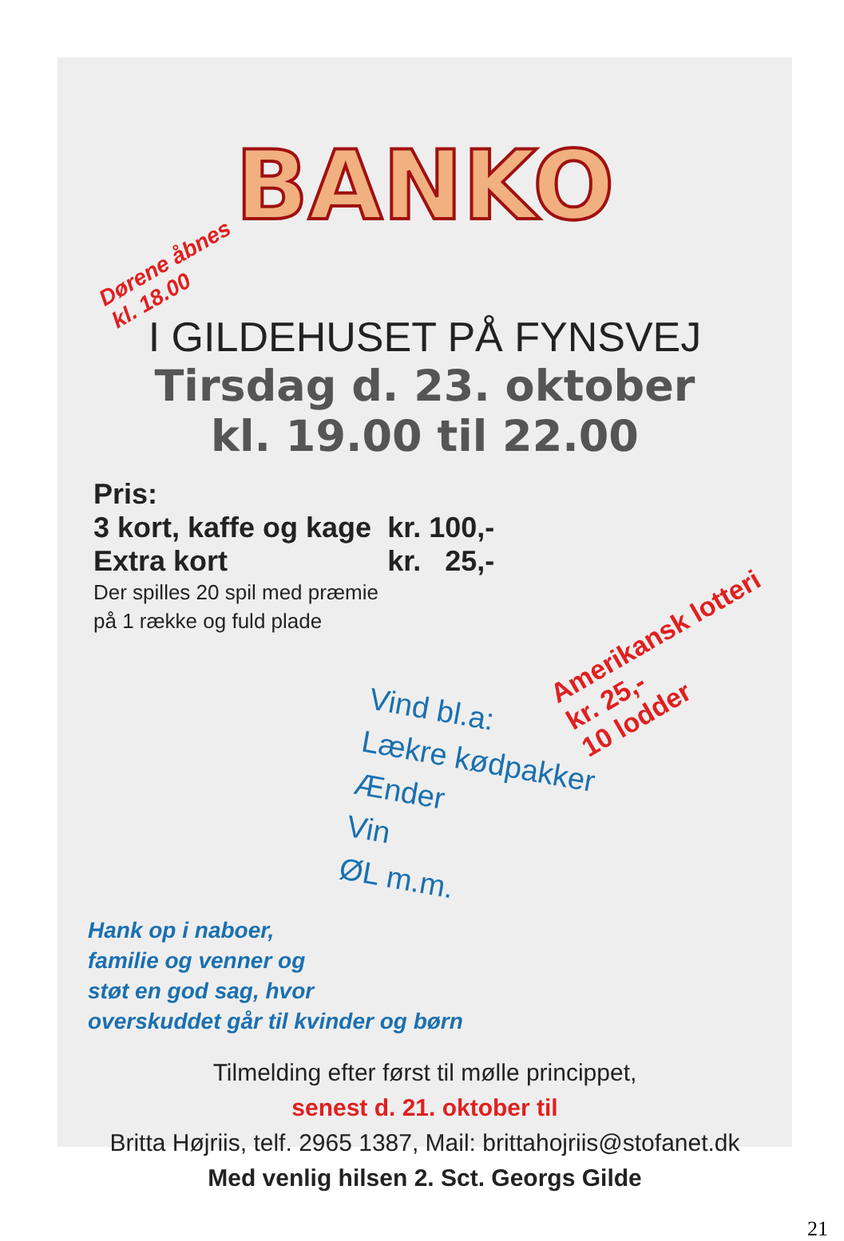BANKO
Dørene åbnes
kl. 18.00
I GILDEHUSET PÅ FYNSVEJ
Tirsdag d. 23. oktober
kl. 19.00 til 22.00
Pris:
| 3 kort, kaffe og kage | kr. 100,- |
| Extra kort | kr. 25,- |
Der spilles 20 spil med præmie
på 1 række og fuld plade
Amerikansk lotteri kr. 25,-
10 lodder
Vind bl.a:
Lækre kødpakker
Ænder
Vin
ØL m.m.
Hank op i naboer,
familie og venner og
støt en god sag, hvor
overskuddet går til kvinder og børn
Tilmelding efter først til mølle princippet,
senest d. 21. oktober til
Britta Højriis, telf. 2965 1387, Mail: brittahojriis@stofanet.dk
Med venlig hilsen 2. Sct. Georgs Gilde
21